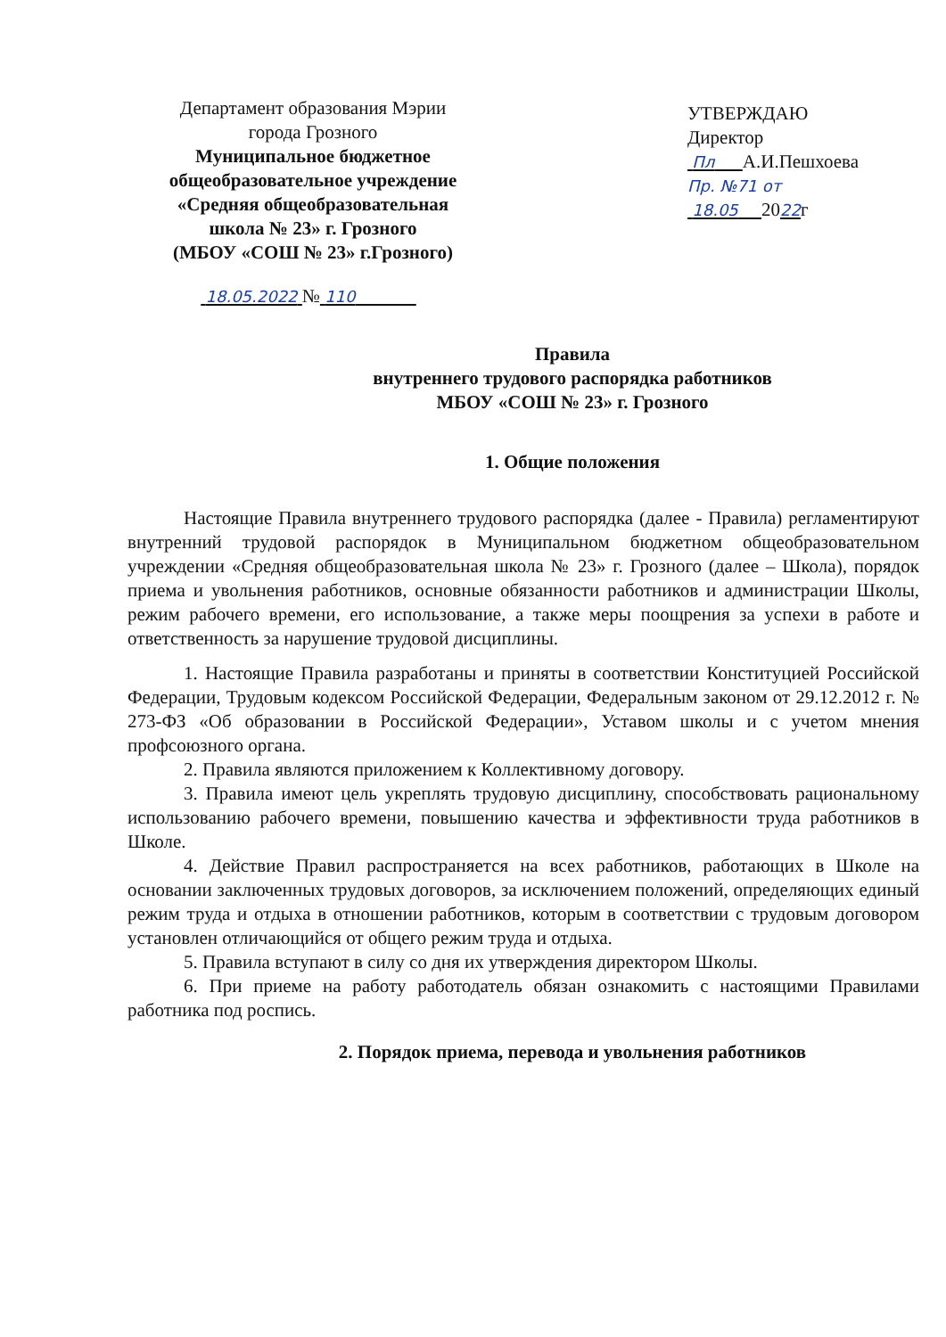Департамент образования Мэрии
города Грозного
Муниципальное бюджетное
общеобразовательное учреждение
«Средняя общеобразовательная
школа № 23» г. Грозного
(МБОУ «СОШ № 23» г.Грозного)
18.05.2022 № 110
УТВЕРЖДАЮ
Директор
Пл А.И.Пешхоева
Пр. №71 от
18.05 2022г
Правила
внутреннего трудового распорядка работников
МБОУ «СОШ № 23» г. Грозного
1. Общие положения
Настоящие Правила внутреннего трудового распорядка (далее - Правила) регламентируют внутренний трудовой распорядок в Муниципальном бюджетном общеобразовательном учреждении «Средняя общеобразовательная школа № 23» г. Грозного (далее – Школа), порядок приема и увольнения работников, основные обязанности работников и администрации Школы, режим рабочего времени, его использование, а также меры поощрения за успехи в работе и ответственность за нарушение трудовой дисциплины.
1. Настоящие Правила разработаны и приняты в соответствии Конституцией Российской Федерации, Трудовым кодексом Российской Федерации, Федеральным законом от 29.12.2012 г. № 273-ФЗ «Об образовании в Российской Федерации», Уставом школы и с учетом мнения профсоюзного органа.
2. Правила являются приложением к Коллективному договору.
3. Правила имеют цель укреплять трудовую дисциплину, способствовать рациональному использованию рабочего времени, повышению качества и эффективности труда работников в Школе.
4. Действие Правил распространяется на всех работников, работающих в Школе на основании заключенных трудовых договоров, за исключением положений, определяющих единый режим труда и отдыха в отношении работников, которым в соответствии с трудовым договором установлен отличающийся от общего режим труда и отдыха.
5. Правила вступают в силу со дня их утверждения директором Школы.
6. При приеме на работу работодатель обязан ознакомить с настоящими Правилами работника под роспись.
2. Порядок приема, перевода и увольнения работников